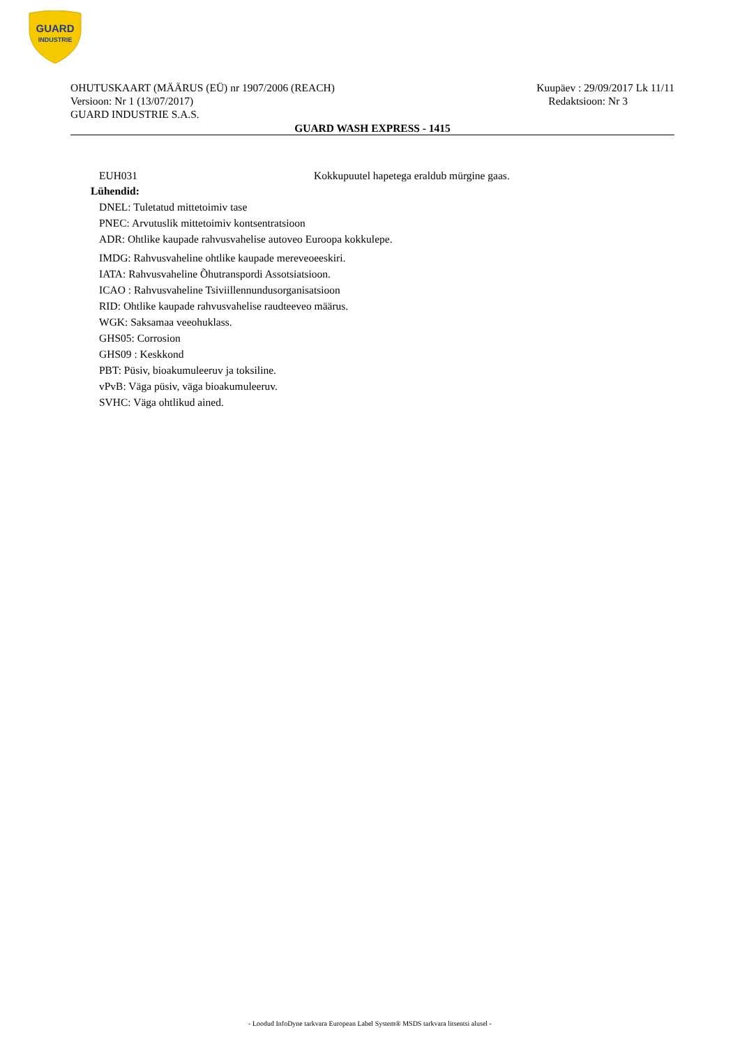GUARD
INDUSTRIE
OHUTUSKAART (MÄÄRUS (EÜ) nr 1907/2006 (REACH) Kuupäev : 29/09/2017 Lk 11/11
Versioon: Nr 1 (13/07/2017) Redaktsioon: Nr 3
GUARD INDUSTRIE S.A.S.
GUARD WASH EXPRESS - 1415
EUH031 Kokkupuutel hapetega eraldub mürgine gaas.
Lühendid:
DNEL: Tuletatud mittetoimiv tase
PNEC: Arvutuslik mittetoimiv kontsentratsioon
ADR: Ohtlike kaupade rahvusvahelise autoveo Euroopa kokkulepe.
IMDG: Rahvusvaheline ohtlike kaupade mereveoeeskiri.
IATA: Rahvusvaheline Õhutranspordi Assotsiatsioon.
ICAO : Rahvusvaheline Tsiviillennundusorganisatsioon
RID: Ohtlike kaupade rahvusvahelise raudteeveo määrus.
WGK: Saksamaa veeohuklass.
GHS05: Corrosion
GHS09 : Keskkond
PBT: Püsiv, bioakumuleeruv ja toksiline.
vPvB: Väga püsiv, väga bioakumuleeruv.
SVHC: Väga ohtlikud ained.
- Loodud InfoDyne tarkvara European Label System® MSDS tarkvara litsentsi alusel -